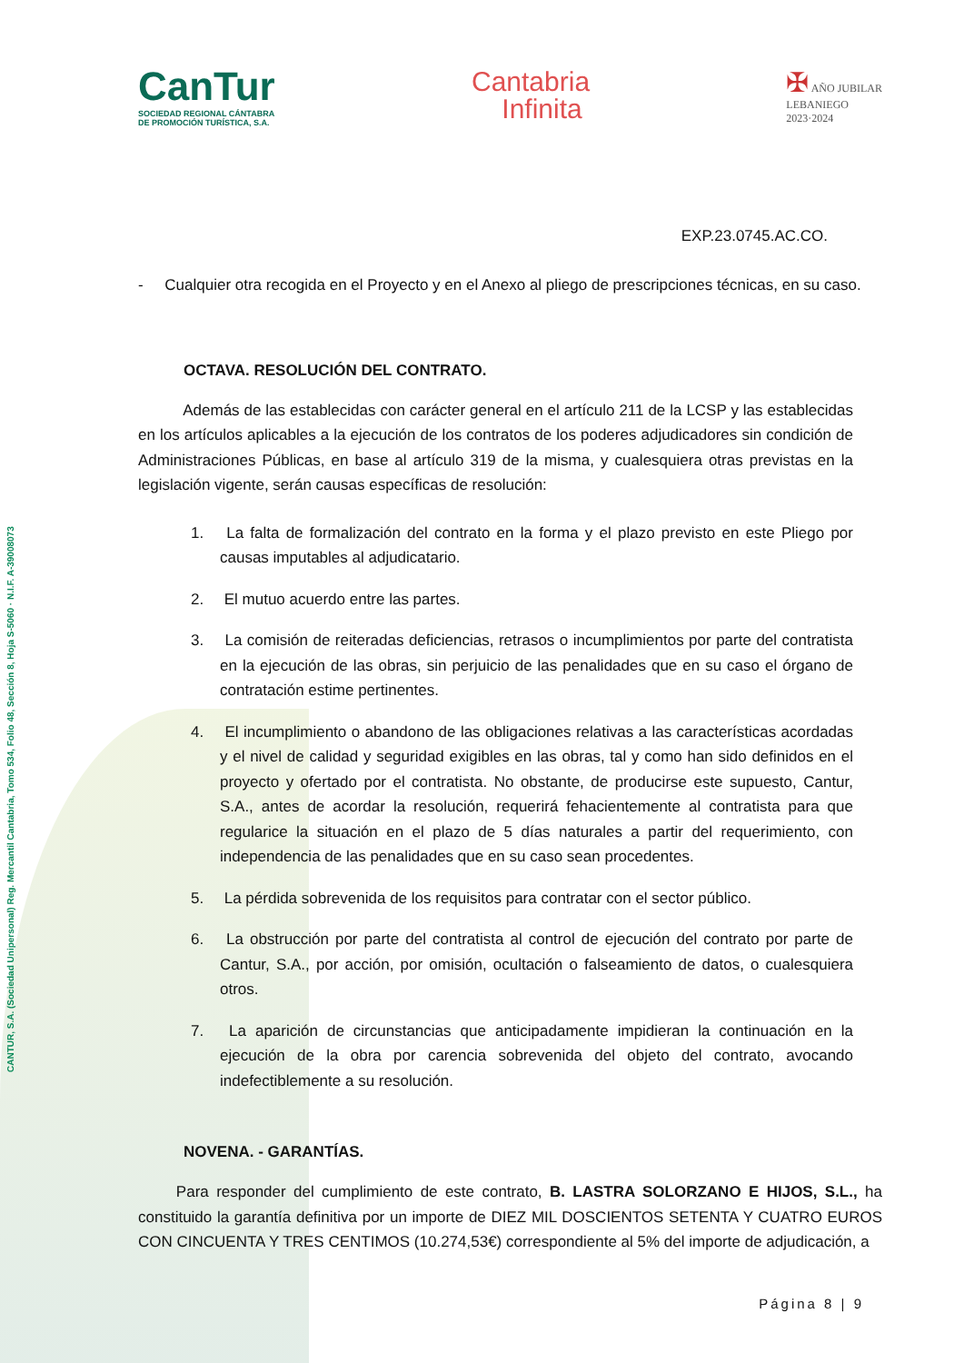CANTUR, S.A. (Sociedad Unipersonal) Reg. Mercantil Cantabria, Tomo 534, Folio 48, Sección 8, Hoja S-5060 · N.I.F. A-39008073
CanTur
SOCIEDAD REGIONAL CÁNTABRA
DE PROMOCIÓN TURÍSTICA, S.A.
Cantabria
Infinita
✠ AÑO JUBILAR
LEBANIEGO
2023·2024
EXP.23.0745.AC.CO.
- Cualquier otra recogida en el Proyecto y en el Anexo al pliego de prescripciones técnicas, en su caso.
OCTAVA. RESOLUCIÓN DEL CONTRATO.
Además de las establecidas con carácter general en el artículo 211 de la LCSP y las establecidas en los artículos aplicables a la ejecución de los contratos de los poderes adjudicadores sin condición de Administraciones Públicas, en base al artículo 319 de la misma, y cualesquiera otras previstas en la legislación vigente, serán causas específicas de resolución:
1. La falta de formalización del contrato en la forma y el plazo previsto en este Pliego por causas imputables al adjudicatario.
2. El mutuo acuerdo entre las partes.
3. La comisión de reiteradas deficiencias, retrasos o incumplimientos por parte del contratista en la ejecución de las obras, sin perjuicio de las penalidades que en su caso el órgano de contratación estime pertinentes.
4. El incumplimiento o abandono de las obligaciones relativas a las características acordadas y el nivel de calidad y seguridad exigibles en las obras, tal y como han sido definidos en el proyecto y ofertado por el contratista. No obstante, de producirse este supuesto, Cantur, S.A., antes de acordar la resolución, requerirá fehacientemente al contratista para que regularice la situación en el plazo de 5 días naturales a partir del requerimiento, con independencia de las penalidades que en su caso sean procedentes.
5. La pérdida sobrevenida de los requisitos para contratar con el sector público.
6. La obstrucción por parte del contratista al control de ejecución del contrato por parte de Cantur, S.A., por acción, por omisión, ocultación o falseamiento de datos, o cualesquiera otros.
7. La aparición de circunstancias que anticipadamente impidieran la continuación en la ejecución de la obra por carencia sobrevenida del objeto del contrato, avocando indefectiblemente a su resolución.
NOVENA. - GARANTÍAS.
Para responder del cumplimiento de este contrato, B. LASTRA SOLORZANO E HIJOS, S.L., ha constituido la garantía definitiva por un importe de DIEZ MIL DOSCIENTOS SETENTA Y CUATRO EUROS CON CINCUENTA Y TRES CENTIMOS (10.274,53€) correspondiente al 5% del importe de adjudicación, a
Página 8 | 9